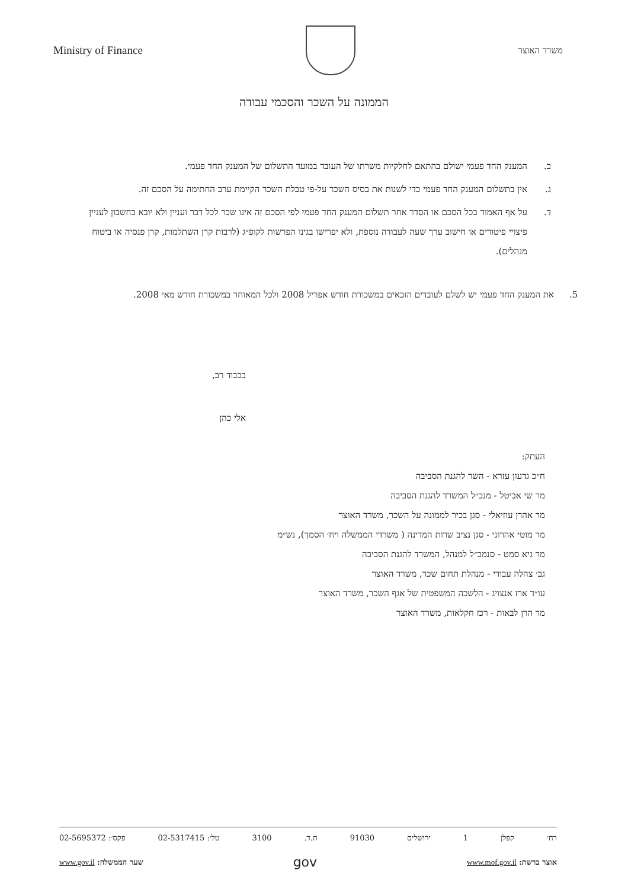משרד האוצר
Ministry of Finance
הממונה על השכר והסכמי עבודה
ב. המענק החד פעמי ישולם בהתאם לחלקיות משרתו של העובד במועד התשלום של המענק החד פעמי.
ג. אין בתשלום המענק החד פעמי כדי לשנות את בסיס השכר על-פי טבלת השכר הקיימת ערב החתימה על הסכם זה.
ד. על אף האמור בכל הסכם או הסדר אחר תשלום המענק החד פעמי לפי הסכם זה אינו שכר לכל דבר ועניין ולא יובא בחשבון לעניין פיצויי פיטורים או חישוב ערך שעה לעבודה נוספת, ולא יפרישו בגינו הפרשות לקופ״ג (לרבות קרן השתלמות, קרן פנסיה או ביטוח מנהלים).
5. את המענק החד פעמי יש לשלם לעובדים הזכאים במשכורת חודש אפריל 2008 ולכל המאוחר במשכורת חודש מאי 2008.
בכבוד רב,
אלי כהן
העתק:
ח״כ גדעון עזרא - השר להגנת הסביבה
מר שי אביטל - מנכ״ל המשרד להגנת הסביבה
מר אהרן עוזיאלי - סגן בכיר לממונה על השכר, משרד האוצר
מר מוטי אהרוני - סגן נציב שרות המדינה ( משרדי הממשלה ויח׳ הסמך), נש״מ
מר גיא סמט - סנמכ״ל למנהל, המשרד להגנת הסביבה
גב׳ צהלה עבודי - מנהלת תחום שכר, משרד האוצר
עו״ד ארז אנצויג - הלשכה המשפטית של אגף השכר, משרד האוצר
מר הרן לבאות - רכז חקלאות, משרד האוצר
רח׳ קפלן 1 ירושלים 91030 ת.ד. 3100 טל׳: 02-5317415 פקס׳: 02-5695372
אוצר ברשת: www.mof.gov.il gov שער הממשלה: www.gov.il